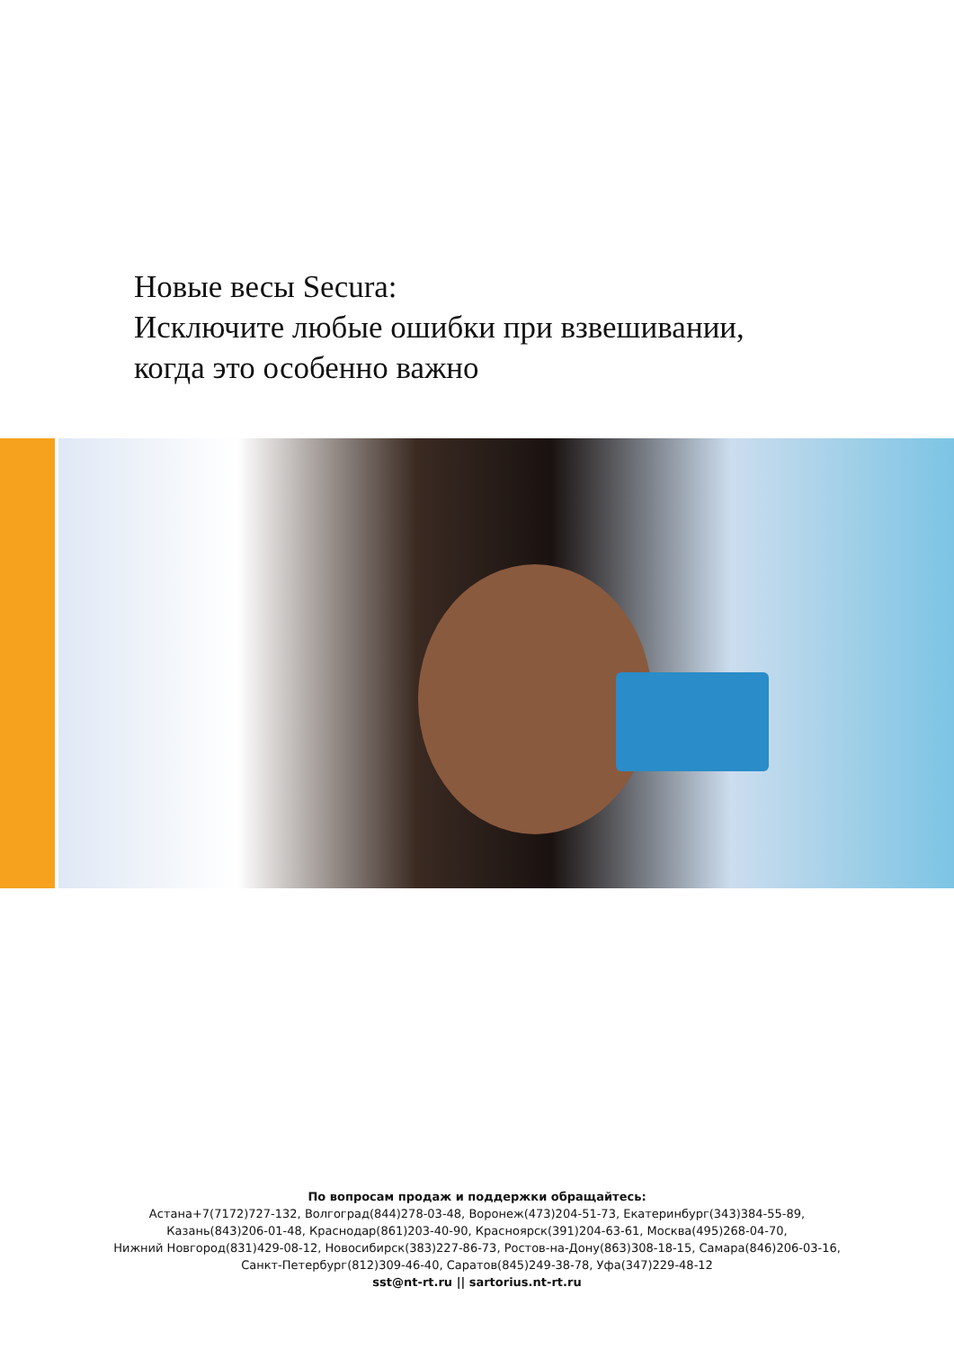Новые весы Secura:
Исключите любые ошибки при взвешивании,
когда это особенно важно
По вопросам продаж и поддержки обращайтесь:
Астана+7(7172)727-132, Волгоград(844)278-03-48, Воронеж(473)204-51-73, Екатеринбург(343)384-55-89,
Казань(843)206-01-48, Краснодар(861)203-40-90, Красноярск(391)204-63-61, Москва(495)268-04-70,
Нижний Новгород(831)429-08-12, Новосибирск(383)227-86-73, Ростов-на-Дону(863)308-18-15, Самара(846)206-03-16,
Санкт-Петербург(812)309-46-40, Саратов(845)249-38-78, Уфа(347)229-48-12
sst@nt-rt.ru || sartorius.nt-rt.ru